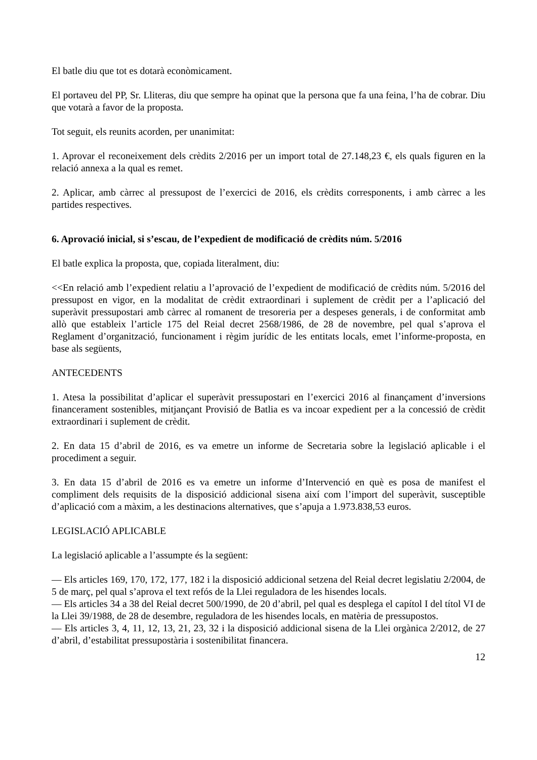El batle diu que tot es dotarà econòmicament.
El portaveu del PP, Sr. Lliteras, diu que sempre ha opinat que la persona que fa una feina, l’ha de cobrar. Diu que votarà a favor de la proposta.
Tot seguit, els reunits acorden, per unanimitat:
1. Aprovar el reconeixement dels crèdits 2/2016 per un import total de 27.148,23 €, els quals figuren en la relació annexa a la qual es remet.
2. Aplicar, amb càrrec al pressupost de l’exercici de 2016, els crèdits corresponents, i amb càrrec a les partides respectives.
6. Aprovació inicial, si s’escau, de l’expedient de modificació de crèdits núm. 5/2016
El batle explica la proposta, que, copiada literalment, diu:
<<En relació amb l’expedient relatiu a l’aprovació de l’expedient de modificació de crèdits núm. 5/2016 del pressupost en vigor, en la modalitat de crèdit extraordinari i suplement de crèdit per a l’aplicació del superàvit pressupostari amb càrrec al romanent de tresoreria per a despeses generals, i de conformitat amb allò que estableix l’article 175 del Reial decret 2568/1986, de 28 de novembre, pel qual s’aprova el Reglament d’organització, funcionament i règim jurídic de les entitats locals, emet l’informe-proposta, en base als següents,
ANTECEDENTS
1. Atesa la possibilitat d’aplicar el superàvit pressupostari en l’exercici 2016 al finançament d’inversions financerament sostenibles, mitjançant Provisió de Batlia es va incoar expedient per a la concessió de crèdit extraordinari i suplement de crèdit.
2. En data 15 d’abril de 2016, es va emetre un informe de Secretaria sobre la legislació aplicable i el procediment a seguir.
3. En data 15 d’abril de 2016 es va emetre un informe d’Intervenció en què es posa de manifest el compliment dels requisits de la disposició addicional sisena així com l’import del superàvit, susceptible d’aplicació com a màxim, a les destinacions alternatives, que s’apuja a 1.973.838,53 euros.
LEGISLACIÓ APLICABLE
La legislació aplicable a l’assumpte és la següent:
— Els articles 169, 170, 172, 177, 182 i la disposició addicional setzena del Reial decret legislatiu 2/2004, de 5 de març, pel qual s’aprova el text refós de la Llei reguladora de les hisendes locals.
— Els articles 34 a 38 del Reial decret 500/1990, de 20 d’abril, pel qual es desplega el capítol I del títol VI de la Llei 39/1988, de 28 de desembre, reguladora de les hisendes locals, en matèria de pressupostos.
— Els articles 3, 4, 11, 12, 13, 21, 23, 32 i la disposició addicional sisena de la Llei orgànica 2/2012, de 27 d’abril, d’estabilitat pressupostària i sostenibilitat financera.
12